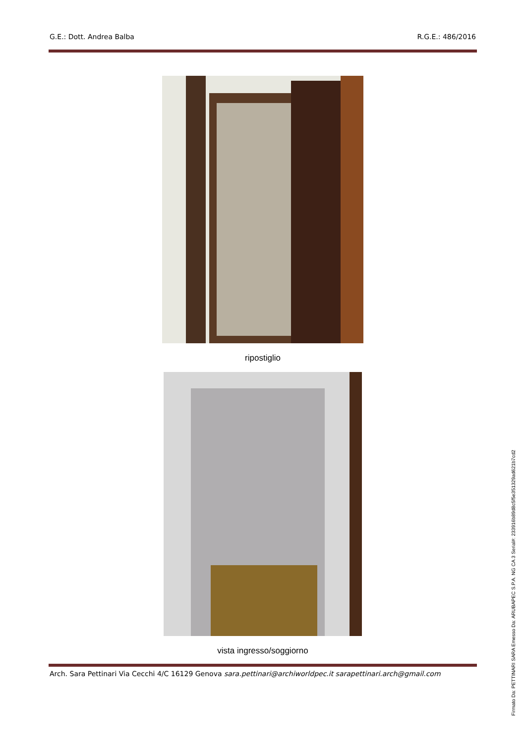G.E.: Dott. Andrea Balba R.G.E.: 486/2016
ripostiglio
vista ingresso/soggiorno
Arch. Sara Pettinari Via Cecchi 4/C 16129 Genova sara.pettinari@archiworldpec.it sarapettinari.arch@gmail.com
Firmato Da: PETTINARI SARA Emesso Da: ARUBAPEC S.P.A. NG CA 3 Serial#: 233916b89d8c5f5e351329ad621b7cd2